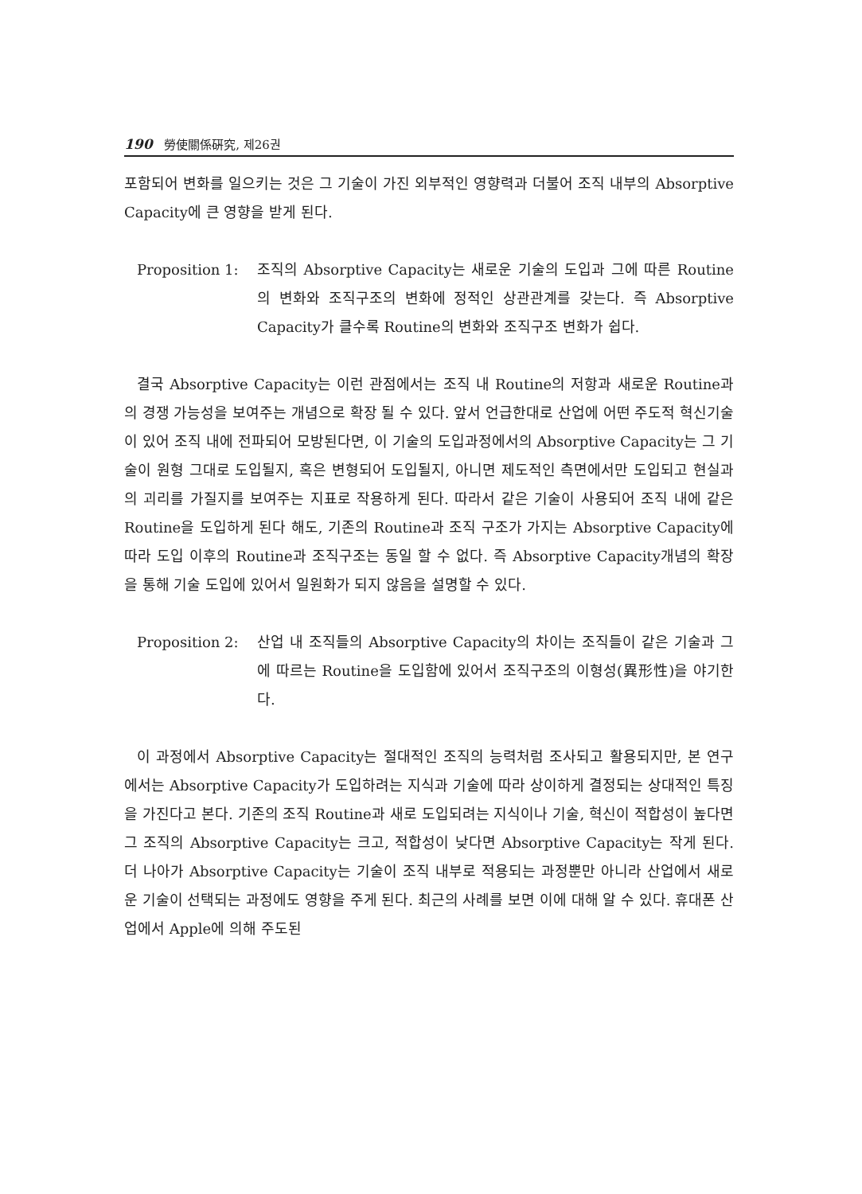190 勞使關係硏究, 제26권
포함되어 변화를 일으키는 것은 그 기술이 가진 외부적인 영향력과 더불어 조직 내부의 Absorptive Capacity에 큰 영향을 받게 된다.
Proposition 1:
조직의 Absorptive Capacity는 새로운 기술의 도입과 그에 따른 Routine의 변화와 조직구조의 변화에 정적인 상관관계를 갖는다. 즉 Absorptive Capacity가 클수록 Routine의 변화와 조직구조 변화가 쉽다.
결국 Absorptive Capacity는 이런 관점에서는 조직 내 Routine의 저항과 새로운 Routine과의 경쟁 가능성을 보여주는 개념으로 확장 될 수 있다. 앞서 언급한대로 산업에 어떤 주도적 혁신기술이 있어 조직 내에 전파되어 모방된다면, 이 기술의 도입과정에서의 Absorptive Capacity는 그 기술이 원형 그대로 도입될지, 혹은 변형되어 도입될지, 아니면 제도적인 측면에서만 도입되고 현실과의 괴리를 가질지를 보여주는 지표로 작용하게 된다. 따라서 같은 기술이 사용되어 조직 내에 같은 Routine을 도입하게 된다 해도, 기존의 Routine과 조직 구조가 가지는 Absorptive Capacity에 따라 도입 이후의 Routine과 조직구조는 동일 할 수 없다. 즉 Absorptive Capacity개념의 확장을 통해 기술 도입에 있어서 일원화가 되지 않음을 설명할 수 있다.
Proposition 2:
산업 내 조직들의 Absorptive Capacity의 차이는 조직들이 같은 기술과 그에 따르는 Routine을 도입함에 있어서 조직구조의 이형성(異形性)을 야기한다.
이 과정에서 Absorptive Capacity는 절대적인 조직의 능력처럼 조사되고 활용되지만, 본 연구에서는 Absorptive Capacity가 도입하려는 지식과 기술에 따라 상이하게 결정되는 상대적인 특징을 가진다고 본다. 기존의 조직 Routine과 새로 도입되려는 지식이나 기술, 혁신이 적합성이 높다면 그 조직의 Absorptive Capacity는 크고, 적합성이 낮다면 Absorptive Capacity는 작게 된다. 더 나아가 Absorptive Capacity는 기술이 조직 내부로 적용되는 과정뿐만 아니라 산업에서 새로운 기술이 선택되는 과정에도 영향을 주게 된다. 최근의 사례를 보면 이에 대해 알 수 있다. 휴대폰 산업에서 Apple에 의해 주도된